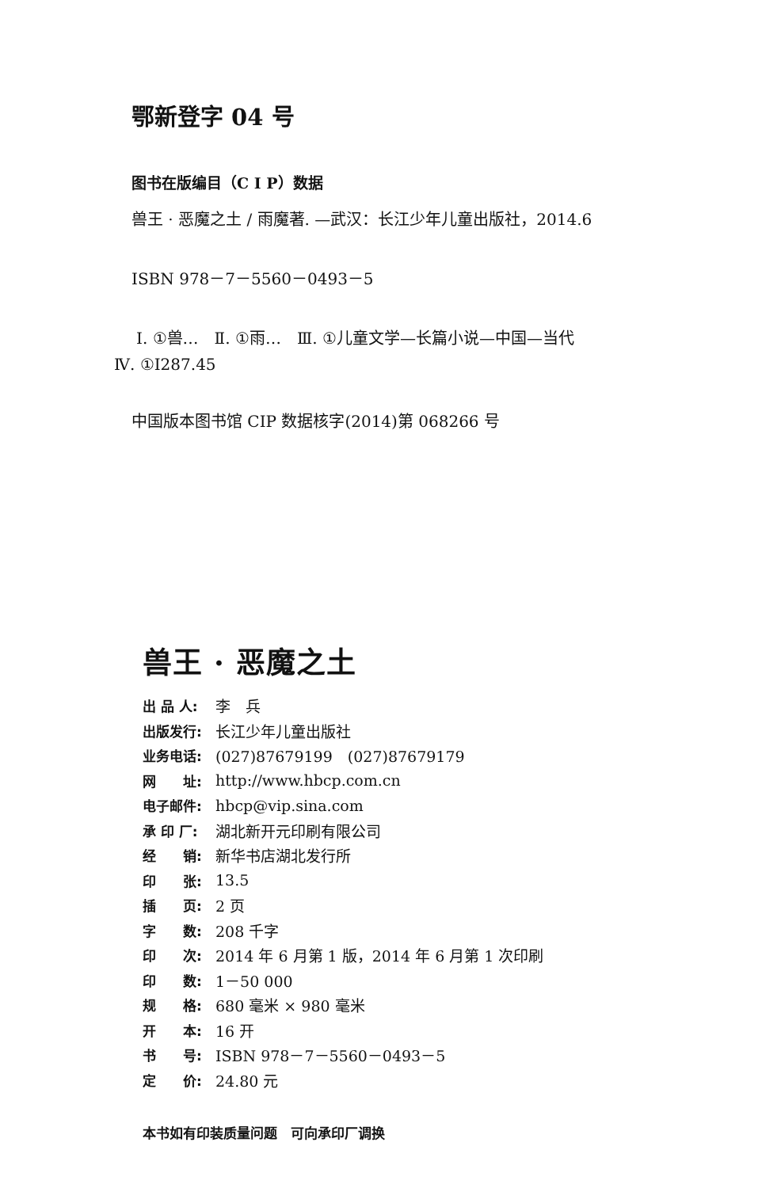鄂新登字 04 号
图书在版编目（C I P）数据
兽王 · 恶魔之土 / 雨魔著. —武汉：长江少年儿童出版社，2014.6
ISBN 978－7－5560－0493－5
Ⅰ. ①兽…　Ⅱ. ①雨…　Ⅲ. ①儿童文学—长篇小说—中国—当代
Ⅳ. ①I287.45
中国版本图书馆 CIP 数据核字(2014)第 068266 号
兽王 · 恶魔之土
| 出 品 人: | 李 兵 |
| 出版发行: | 长江少年儿童出版社 |
| 业务电话: | (027)87679199 (027)87679179 |
| 网 址: | http://www.hbcp.com.cn |
| 电子邮件: | hbcp@vip.sina.com |
| 承 印 厂: | 湖北新开元印刷有限公司 |
| 经 销: | 新华书店湖北发行所 |
| 印 张: | 13.5 |
| 插 页: | 2 页 |
| 字 数: | 208 千字 |
| 印 次: | 2014 年 6 月第 1 版，2014 年 6 月第 1 次印刷 |
| 印 数: | 1－50 000 |
| 规 格: | 680 毫米 × 980 毫米 |
| 开 本: | 16 开 |
| 书 号: | ISBN 978－7－5560－0493－5 |
| 定 价: | 24.80 元 |
本书如有印装质量问题　可向承印厂调换